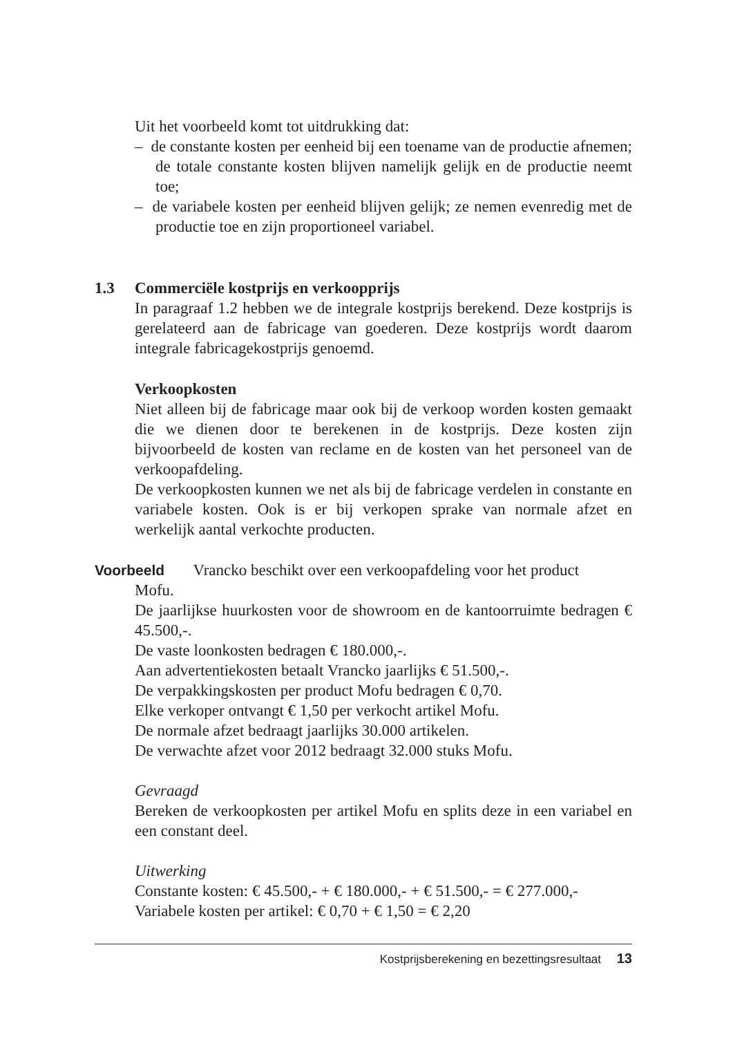Uit het voorbeeld komt tot uitdrukking dat:
– de constante kosten per eenheid bij een toename van de productie afnemen; de totale constante kosten blijven namelijk gelijk en de productie neemt toe;
– de variabele kosten per eenheid blijven gelijk; ze nemen evenredig met de productie toe en zijn proportioneel variabel.
1.3 Commerciële kostprijs en verkoopprijs
In paragraaf 1.2 hebben we de integrale kostprijs berekend. Deze kostprijs is gerelateerd aan de fabricage van goederen. Deze kostprijs wordt daarom integrale fabricagekostprijs genoemd.
Verkoopkosten
Niet alleen bij de fabricage maar ook bij de verkoop worden kosten gemaakt die we dienen door te berekenen in de kostprijs. Deze kosten zijn bijvoorbeeld de kosten van reclame en de kosten van het personeel van de verkoopafdeling.
De verkoopkosten kunnen we net als bij de fabricage verdelen in constante en variabele kosten. Ook is er bij verkopen sprake van normale afzet en werkelijk aantal verkochte producten.
Voorbeeld Vrancko beschikt over een verkoopafdeling voor het product
Mofu.
De jaarlijkse huurkosten voor de showroom en de kantoorruimte bedragen € 45.500,-.
De vaste loonkosten bedragen € 180.000,-.
Aan advertentiekosten betaalt Vrancko jaarlijks € 51.500,-.
De verpakkingskosten per product Mofu bedragen € 0,70.
Elke verkoper ontvangt € 1,50 per verkocht artikel Mofu.
De normale afzet bedraagt jaarlijks 30.000 artikelen.
De verwachte afzet voor 2012 bedraagt 32.000 stuks Mofu.
Gevraagd
Bereken de verkoopkosten per artikel Mofu en splits deze in een variabel en een constant deel.
Uitwerking
Constante kosten: € 45.500,- + € 180.000,- + € 51.500,- = € 277.000,-
Variabele kosten per artikel: € 0,70 + € 1,50 = € 2,20
Kostprijsberekening en bezettingsresultaat 13